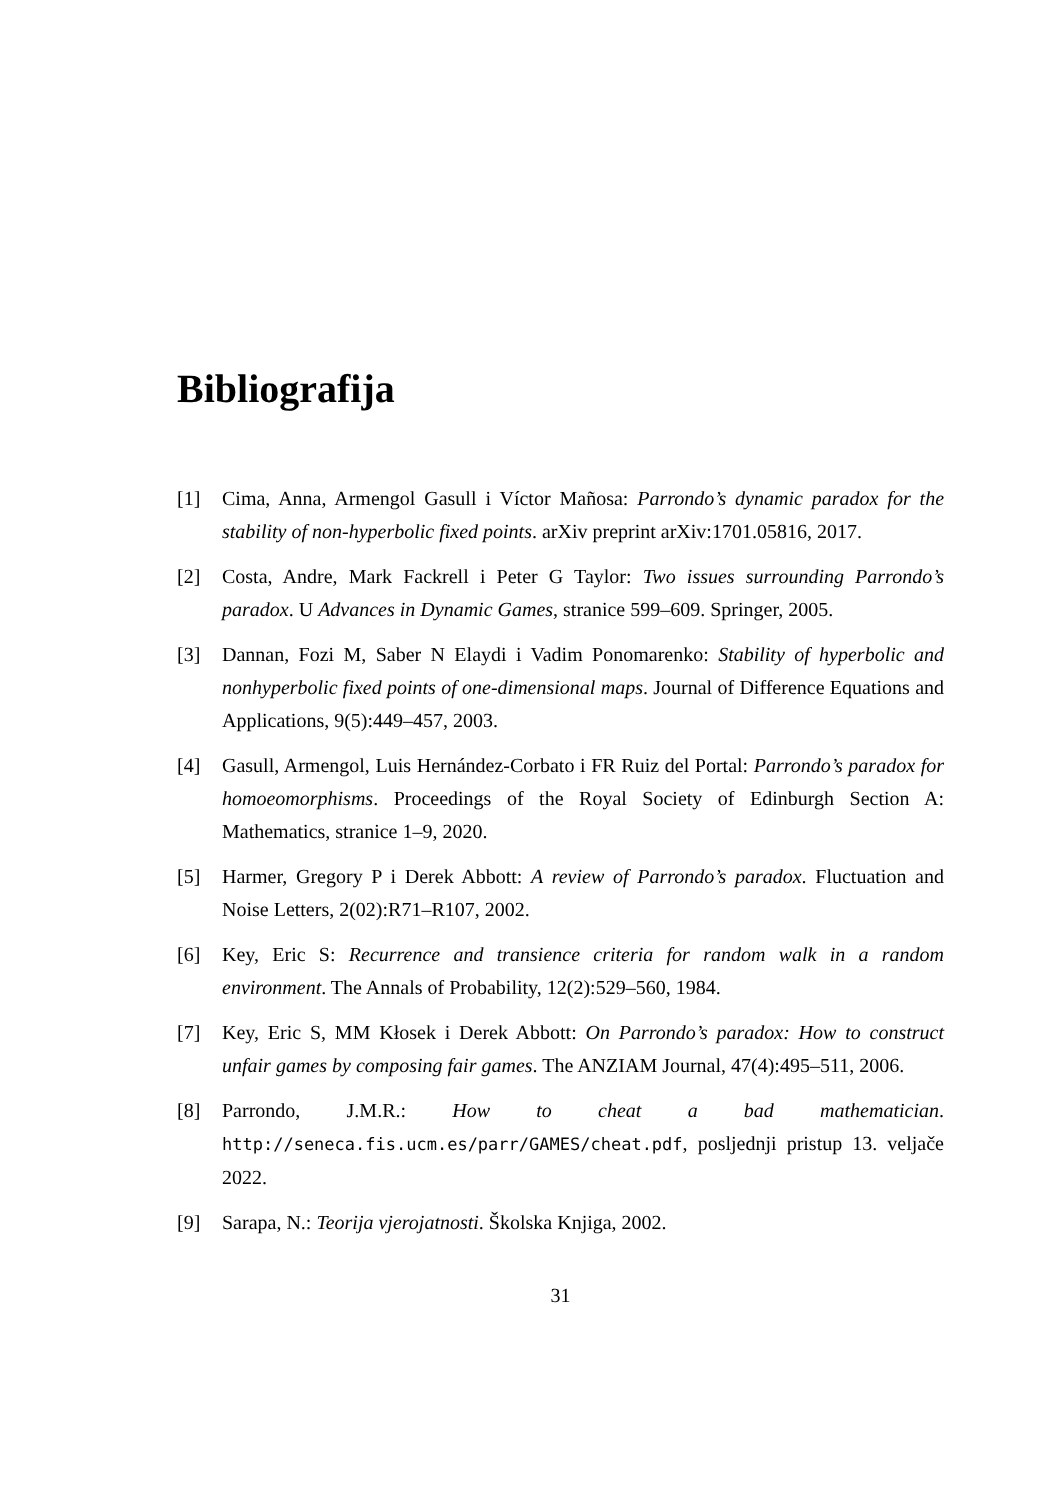Bibliografija
[1] Cima, Anna, Armengol Gasull i Víctor Mañosa: Parrondo’s dynamic paradox for the stability of non-hyperbolic fixed points. arXiv preprint arXiv:1701.05816, 2017.
[2] Costa, Andre, Mark Fackrell i Peter G Taylor: Two issues surrounding Parrondo’s paradox. U Advances in Dynamic Games, stranice 599–609. Springer, 2005.
[3] Dannan, Fozi M, Saber N Elaydi i Vadim Ponomarenko: Stability of hyperbolic and nonhyperbolic fixed points of one-dimensional maps. Journal of Difference Equations and Applications, 9(5):449–457, 2003.
[4] Gasull, Armengol, Luis Hernández-Corbato i FR Ruiz del Portal: Parrondo’s paradox for homoeomorphisms. Proceedings of the Royal Society of Edinburgh Section A: Mathematics, stranice 1–9, 2020.
[5] Harmer, Gregory P i Derek Abbott: A review of Parrondo’s paradox. Fluctuation and Noise Letters, 2(02):R71–R107, 2002.
[6] Key, Eric S: Recurrence and transience criteria for random walk in a random environment. The Annals of Probability, 12(2):529–560, 1984.
[7] Key, Eric S, MM Kłosek i Derek Abbott: On Parrondo’s paradox: How to construct unfair games by composing fair games. The ANZIAM Journal, 47(4):495–511, 2006.
[8] Parrondo, J.M.R.: How to cheat a bad mathematician. http://seneca.fis.ucm.es/parr/GAMES/cheat.pdf, posljednji pristup 13. veljače 2022.
[9] Sarapa, N.: Teorija vjerojatnosti. Školska Knjiga, 2002.
31